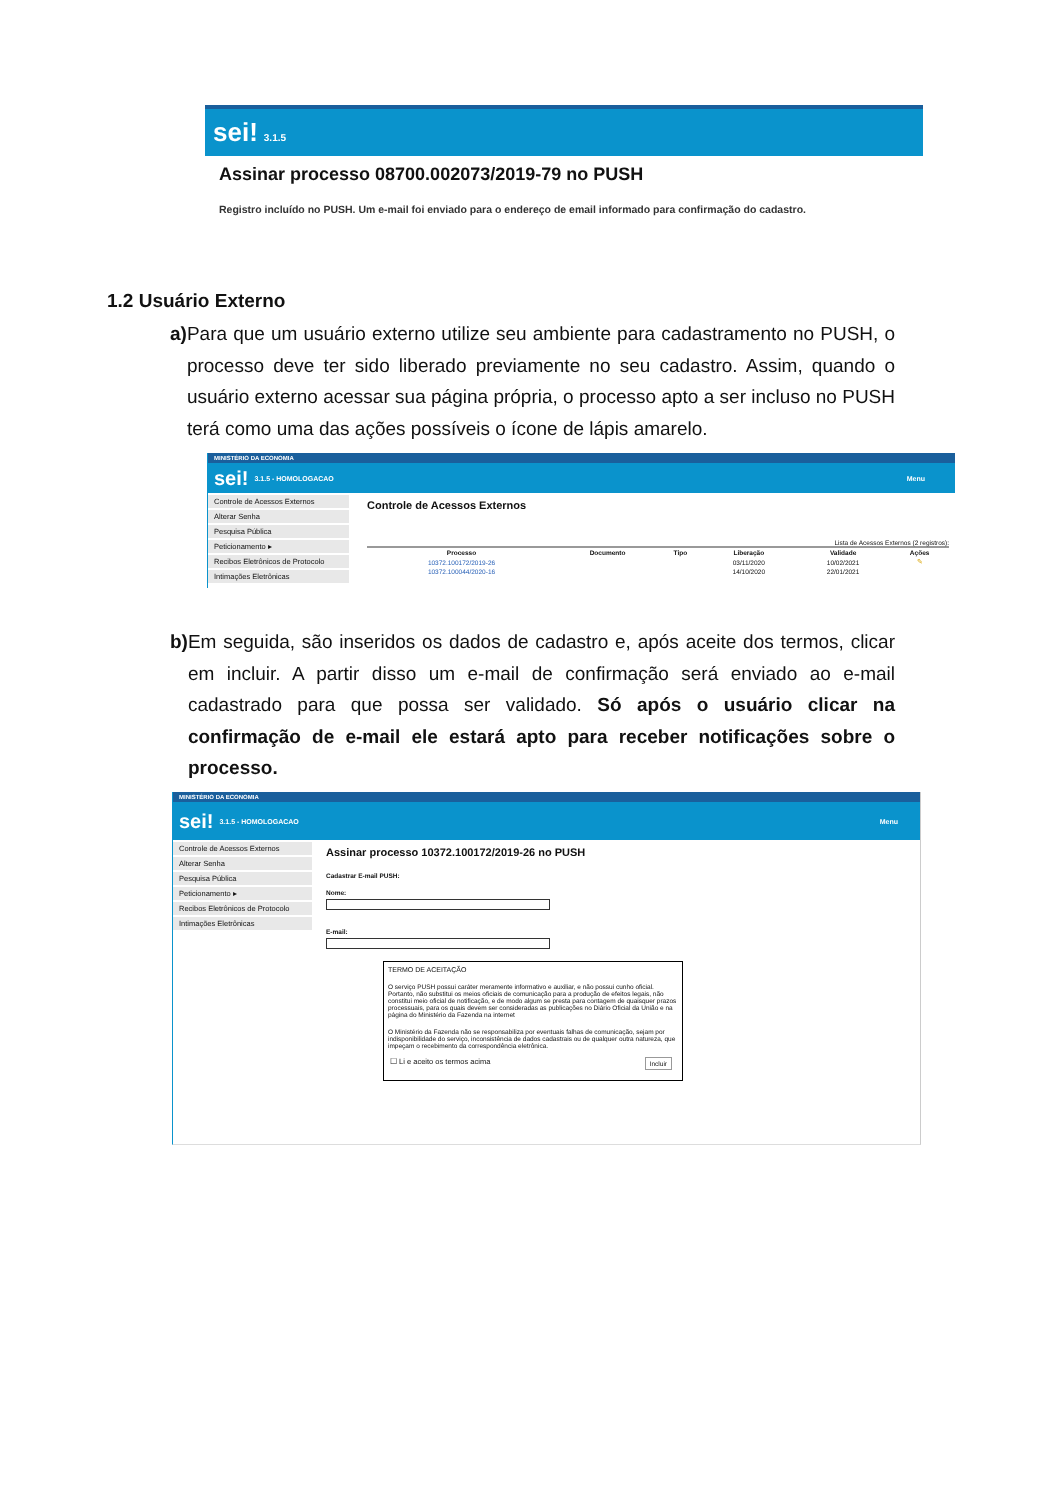sei! 3.1.5
Assinar processo 08700.002073/2019-79 no PUSH
Registro incluído no PUSH. Um e-mail foi enviado para o endereço de email informado para confirmação do cadastro.
1.2 Usuário Externo
a) Para que um usuário externo utilize seu ambiente para cadastramento no PUSH, o processo deve ter sido liberado previamente no seu cadastro. Assim, quando o usuário externo acessar sua página própria, o processo apto a ser incluso no PUSH terá como uma das ações possíveis o ícone de lápis amarelo.
MINISTÉRIO DA ECONOMIA
sei! 3.1.5 - HOMOLOGACAO Menu
Controle de Acessos Externos
Alterar Senha
Pesquisa Pública
Peticionamento ▸
Recibos Eletrônicos de Protocolo
Intimações Eletrônicas
Controle de Acessos Externos
Lista de Acessos Externos (2 registros):
| Processo | Documento | Tipo | Liberação | Validade | Ações |
| --- | --- | --- | --- | --- | --- |
| 10372.100172/2019-26 | | | 03/11/2020 | 10/02/2021 | ✎ |
| 10372.100044/2020-16 | | | 14/10/2020 | 22/01/2021 | |
b) Em seguida, são inseridos os dados de cadastro e, após aceite dos termos, clicar em incluir. A partir disso um e-mail de confirmação será enviado ao e-mail cadastrado para que possa ser validado. Só após o usuário clicar na confirmação de e-mail ele estará apto para receber notificações sobre o processo.
MINISTÉRIO DA ECONOMIA
sei! 3.1.5 - HOMOLOGACAO Menu
Controle de Acessos Externos
Alterar Senha
Pesquisa Pública
Peticionamento ▸
Recibos Eletrônicos de Protocolo
Intimações Eletrônicas
Assinar processo 10372.100172/2019-26 no PUSH
Cadastrar E-mail PUSH:
Nome:
E-mail:
TERMO DE ACEITAÇÃO
O serviço PUSH possui caráter meramente informativo e auxiliar, e não possui cunho oficial. Portanto, não substitui os meios oficiais de comunicação para a produção de efeitos legais, não constitui meio oficial de notificação, e de modo algum se presta para contagem de quaisquer prazos processuais, para os quais devem ser consideradas as publicações no Diário Oficial da União e na página do Ministério da Fazenda na internet
O Ministério da Fazenda não se responsabiliza por eventuais falhas de comunicação, sejam por indisponibilidade do serviço, inconsistência de dados cadastrais ou de qualquer outra natureza, que impeçam o recebimento da correspondência eletrônica.
☐ Li e aceito os termos acima Incluir